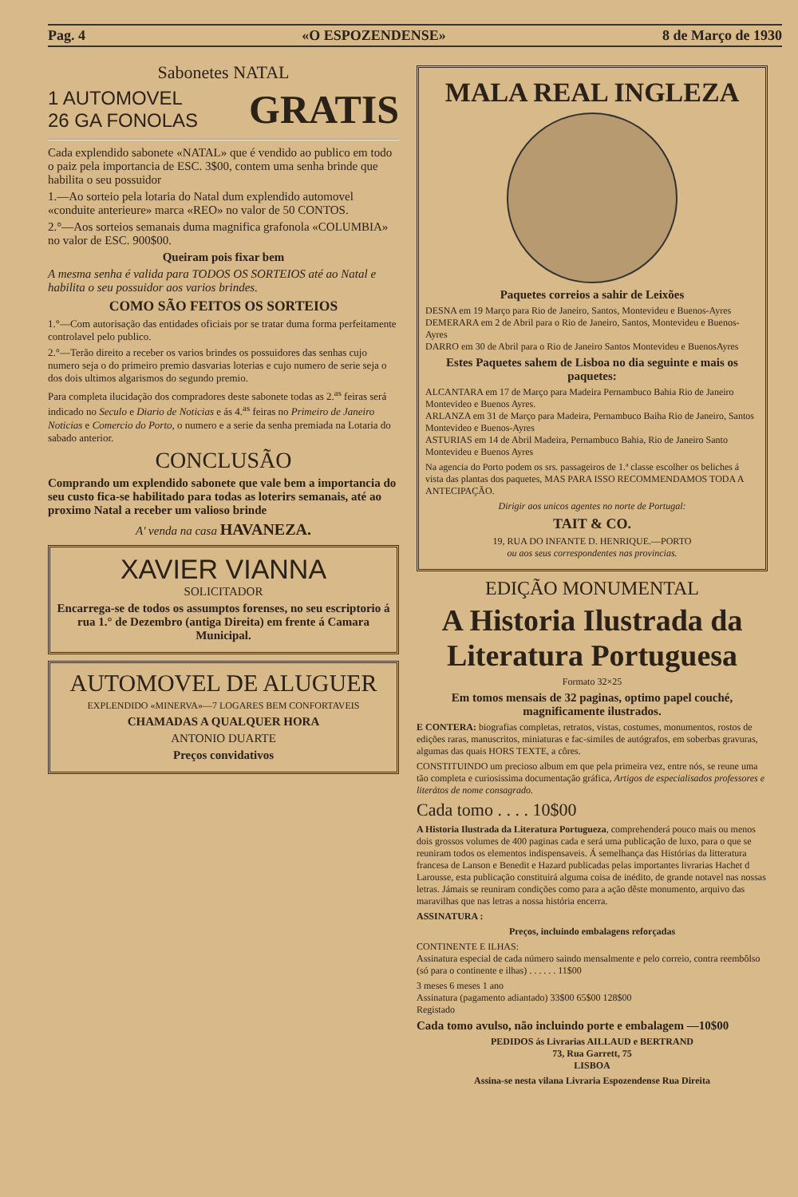Pag. 4 «O ESPOZENDENSE» 8 de Março de 1930
Sabonetes NATAL
1 AUTOMOVEL
26 GA FONOLAS
GRATIS
Cada explendido sabonete «NATAL» que é vendido ao publico em todo o paiz pela importancia de ESC. 3$00, contem uma senha brinde que habilita o seu possuidor
1.—Ao sorteio pela lotaria do Natal dum explendido automovel «conduite anterieure» marca «REO» no valor de 50 CONTOS.
2.°—Aos sorteios semanais duma magnifica grafonola «COLUMBIA» no valor de ESC. 900$00.
Queiram pois fixar bem
A mesma senha é valida para TODOS OS SORTEIOS até ao Natal e habilita o seu possuidor aos varios brindes.
COMO SÃO FEITOS OS SORTEIOS
1.°—Com autorisação das entidades oficiais por se tratar duma forma perfeitamente controlavel pelo publico.
2.°—Terão direito a receber os varios brindes os possuidores das senhas cujo numero seja o do primeiro premio dasvarias loterias e cujo numero de serie seja o dos dois ultimos algarismos do segundo premio.
Para completa ilucidação dos compradores deste sabonete todas as 2.<sup>as</sup> feiras será indicado no Seculo e Diario de Noticias e ás 4.<sup>as</sup> feiras no Primeiro de Janeiro Noticias e Comercio do Porto, o numero e a serie da senha premiada na Lotaria do sabado anterior.
CONCLUSÃO
Comprando um explendido sabonete que vale bem a importancia do seu custo fica-se habilitado para todas as loterirs semanais, até ao proximo Natal a receber um valioso brinde
A' venda na casa HAVANEZA.
XAVIER VIANNA
SOLICITADOR
Encarrega-se de todos os assumptos forenses, no seu escriptorio á rua 1.° de Dezembro (antiga Direita) em frente á Camara Municipal.
AUTOMOVEL DE ALUGUER
EXPLENDIDO «MINERVA»—7 LOGARES BEM CONFORTAVEIS
CHAMADAS A QUALQUER HORA
ANTONIO DUARTE
Preços convidativos
MALA REAL INGLEZA
Paquetes correios a sahir de Leixões
DESNA em 19 Março para Rio de Janeiro, Santos, Montevideu e Buenos-Ayres
DEMERARA em 2 de Abril para o Rio de Janeiro, Santos, Montevideu e Buenos-Ayres
DARRO em 30 de Abril para o Rio de Janeiro Santos Montevideu e BuenosAyres
Estes Paquetes sahem de Lisboa no dia seguinte e mais os paquetes:
ALCANTARA em 17 de Março para Madeira Pernambuco Bahia Rio de Janeiro Montevideo e Buenos Ayres.
ARLANZA em 31 de Março para Madeira, Pernambuco Baiha Rio de Janeiro, Santos Montevideo e Buenos-Ayres
ASTURIAS em 14 de Abril Madeira, Pernambuco Bahia, Rio de Janeiro Santo Montevideu e Buenos Ayres
Na agencia do Porto podem os srs. passageiros de 1.ª classe escolher os beliches á vista das plantas dos paquetes, MAS PARA ISSO RECOMMENDAMOS TODA A ANTECIPAÇÃO.
Dirigir aos unicos agentes no norte de Portugal:
TAIT & CO.
19, RUA DO INFANTE D. HENRIQUE.—PORTO
ou aos seus correspondentes nas provincias.
EDIÇÃO MONUMENTAL
A Historia Ilustrada da Literatura Portuguesa
Formato 32×25
Em tomos mensais de 32 paginas, optimo papel couché, magnificamente ilustrados.
E CONTERA: biografias completas, retratos, vistas, costumes, monumentos, rostos de edições raras, manuscritos, miniaturas e fac-similes de autógrafos, em soberbas gravuras, algumas das quais HORS TEXTE, a côres.
CONSTITUINDO um precioso album em que pela primeira vez, entre nós, se reune uma tão completa e curiosissima documentação gráfica, Artigos de especialisados professores e literátos de nome consagrado.
Cada tomo . . . . 10$00
A Historia Ilustrada da Literatura Portugueza, comprehenderá pouco mais ou menos dois grossos volumes de 400 paginas cada e será uma publicação de luxo, para o que se reuniram todos os elementos indispensaveis. Á semelhança das Histórias da litteratura francesa de Lanson e Benedit e Hazard publicadas pelas importantes livrarias Hachet d Larousse, esta publicação constituirá alguma coisa de inédito, de grande notavel nas nossas letras. Jámais se reuniram condições como para a ação dêste monumento, arquivo das maravilhas que nas letras a nossa história encerra.
ASSINATURA :
Preços, incluindo embalagens reforçadas
CONTINENTE E ILHAS:
Assinatura especial de cada número saindo mensalmente e pelo correio, contra reembôlso (só para o continente e ilhas) . . . . . . 11$00
3 meses 6 meses 1 ano
Assinatura (pagamento adiantado) 33$00 65$00 128$00
Registado
Cada tomo avulso, não incluindo porte e embalagem —10$00
PEDIDOS ás Livrarias AILLAUD e BERTRAND
73, Rua Garrett, 75
LISBOA
Assina-se nesta vilana Livraria Espozendense Rua Direita